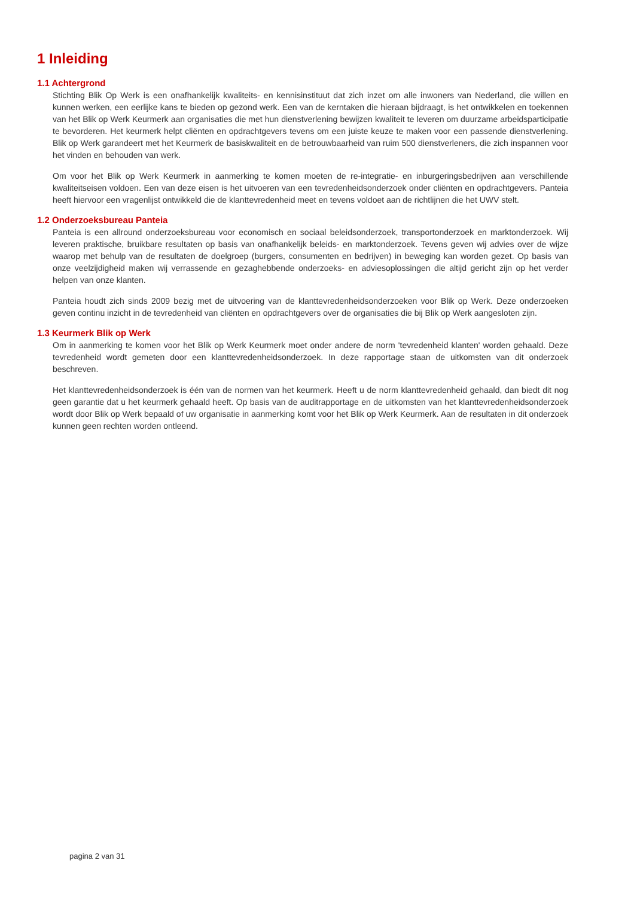1 Inleiding
1.1 Achtergrond
Stichting Blik Op Werk is een onafhankelijk kwaliteits- en kennisinstituut dat zich inzet om alle inwoners van Nederland, die willen en kunnen werken, een eerlijke kans te bieden op gezond werk. Een van de kerntaken die hieraan bijdraagt, is het ontwikkelen en toekennen van het Blik op Werk Keurmerk aan organisaties die met hun dienstverlening bewijzen kwaliteit te leveren om duurzame arbeidsparticipatie te bevorderen. Het keurmerk helpt cliënten en opdrachtgevers tevens om een juiste keuze te maken voor een passende dienstverlening. Blik op Werk garandeert met het Keurmerk de basiskwaliteit en de betrouwbaarheid van ruim 500 dienstverleners, die zich inspannen voor het vinden en behouden van werk.
Om voor het Blik op Werk Keurmerk in aanmerking te komen moeten de re-integratie- en inburgeringsbedrijven aan verschillende kwaliteitseisen voldoen. Een van deze eisen is het uitvoeren van een tevredenheidsonderzoek onder cliënten en opdrachtgevers. Panteia heeft hiervoor een vragenlijst ontwikkeld die de klanttevredenheid meet en tevens voldoet aan de richtlijnen die het UWV stelt.
1.2 Onderzoeksbureau Panteia
Panteia is een allround onderzoeksbureau voor economisch en sociaal beleidsonderzoek, transportonderzoek en marktonderzoek. Wij leveren praktische, bruikbare resultaten op basis van onafhankelijk beleids- en marktonderzoek. Tevens geven wij advies over de wijze waarop met behulp van de resultaten de doelgroep (burgers, consumenten en bedrijven) in beweging kan worden gezet. Op basis van onze veelzijdigheid maken wij verrassende en gezaghebbende onderzoeks- en adviesoplossingen die altijd gericht zijn op het verder helpen van onze klanten.
Panteia houdt zich sinds 2009 bezig met de uitvoering van de klanttevredenheidsonderzoeken voor Blik op Werk. Deze onderzoeken geven continu inzicht in de tevredenheid van cliënten en opdrachtgevers over de organisaties die bij Blik op Werk aangesloten zijn.
1.3 Keurmerk Blik op Werk
Om in aanmerking te komen voor het Blik op Werk Keurmerk moet onder andere de norm 'tevredenheid klanten' worden gehaald. Deze tevredenheid wordt gemeten door een klanttevredenheidsonderzoek. In deze rapportage staan de uitkomsten van dit onderzoek beschreven.
Het klanttevredenheidsonderzoek is één van de normen van het keurmerk. Heeft u de norm klanttevredenheid gehaald, dan biedt dit nog geen garantie dat u het keurmerk gehaald heeft. Op basis van de auditrapportage en de uitkomsten van het klanttevredenheidsonderzoek wordt door Blik op Werk bepaald of uw organisatie in aanmerking komt voor het Blik op Werk Keurmerk. Aan de resultaten in dit onderzoek kunnen geen rechten worden ontleend.
pagina 2 van 31